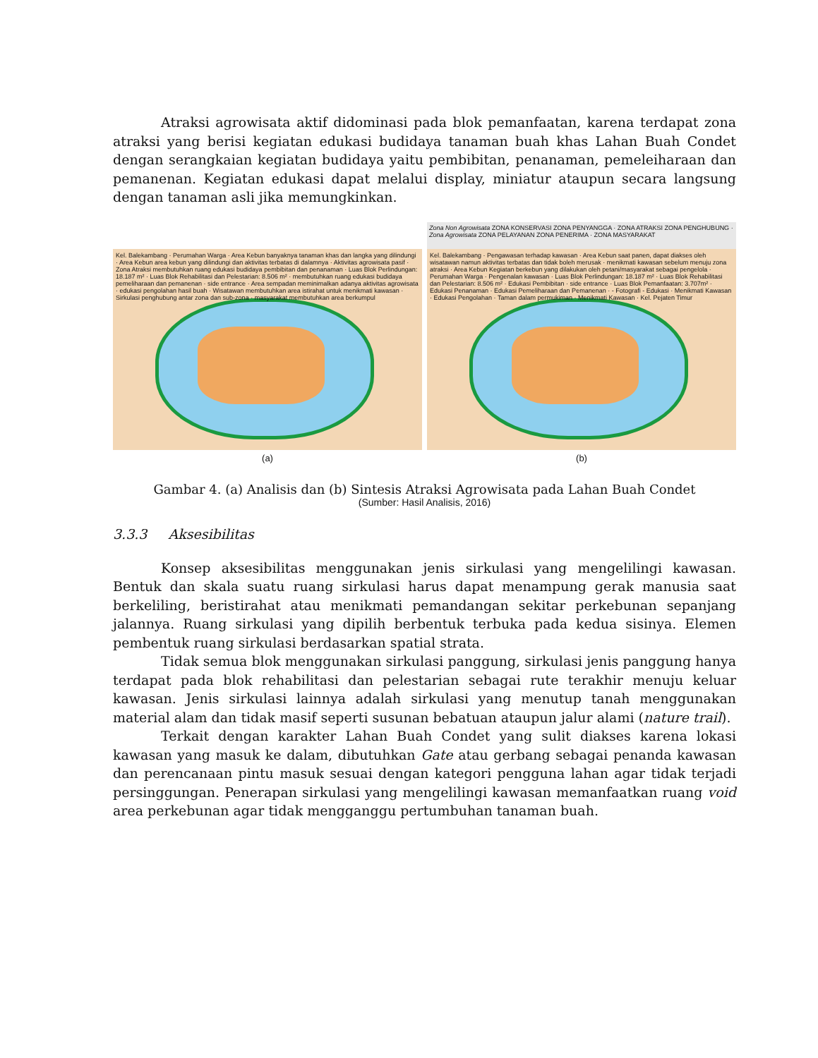Atraksi agrowisata aktif didominasi pada blok pemanfaatan, karena terdapat zona atraksi yang berisi kegiatan edukasi budidaya tanaman buah khas Lahan Buah Condet dengan serangkaian kegiatan budidaya yaitu pembibitan, penanaman, pemeleiharaan dan pemanenan. Kegiatan edukasi dapat melalui display, miniatur ataupun secara langsung dengan tanaman asli jika memungkinkan.
Kel. Balekambang · Perumahan Warga · Area Kebun banyaknya tanaman khas dan langka yang dilindungi · Area Kebun area kebun yang dilindungi dan aktivitas terbatas di dalamnya · Aktivitas agrowisata pasif · Zona Atraksi membutuhkan ruang edukasi budidaya pembibitan dan penanaman · Luas Blok Perlindungan: 18.187 m² · Luas Blok Rehabilitasi dan Pelestarian: 8.506 m² · membutuhkan ruang edukasi budidaya pemeliharaan dan pemanenan · side entrance · Area sempadan meminimalkan adanya aktivitas agrowisata · edukasi pengolahan hasil buah · Wisatawan membutuhkan area istirahat untuk menikmati kawasan · Sirkulasi penghubung antar zona dan sub-zona · masyarakat membutuhkan area berkumpul
(a)
Zona Non Agrowisata ZONA KONSERVASI ZONA PENYANGGA · ZONA ATRAKSI ZONA PENGHUBUNG · Zona Agrowisata ZONA PELAYANAN ZONA PENERIMA · ZONA MASYARAKAT
Kel. Balekambang · Pengawasan terhadap kawasan · Area Kebun saat panen, dapat diakses oleh wisatawan namun aktivitas terbatas dan tidak boleh merusak · menikmati kawasan sebelum menuju zona atraksi · Area Kebun Kegiatan berkebun yang dilakukan oleh petani/masyarakat sebagai pengelola · Perumahan Warga · Pengenalan kawasan · Luas Blok Perlindungan: 18.187 m² · Luas Blok Rehabilitasi dan Pelestarian: 8.506 m² · Edukasi Pembibitan · side entrance · Luas Blok Pemanfaatan: 3.707m² · Edukasi Penanaman · Edukasi Pemeliharaan dan Pemanenan · - Fotografi - Edukasi · Menikmati Kawasan · Edukasi Pengolahan · Taman dalam permukiman · Menikmati Kawasan · Kel. Pejaten Timur
(b)
Gambar 4. (a) Analisis dan (b) Sintesis Atraksi Agrowisata pada Lahan Buah Condet
(Sumber: Hasil Analisis, 2016)
3.3.3 Aksesibilitas
Konsep aksesibilitas menggunakan jenis sirkulasi yang mengelilingi kawasan. Bentuk dan skala suatu ruang sirkulasi harus dapat menampung gerak manusia saat berkeliling, beristirahat atau menikmati pemandangan sekitar perkebunan sepanjang jalannya. Ruang sirkulasi yang dipilih berbentuk terbuka pada kedua sisinya. Elemen pembentuk ruang sirkulasi berdasarkan spatial strata.
Tidak semua blok menggunakan sirkulasi panggung, sirkulasi jenis panggung hanya terdapat pada blok rehabilitasi dan pelestarian sebagai rute terakhir menuju keluar kawasan. Jenis sirkulasi lainnya adalah sirkulasi yang menutup tanah menggunakan material alam dan tidak masif seperti susunan bebatuan ataupun jalur alami (nature trail).
Terkait dengan karakter Lahan Buah Condet yang sulit diakses karena lokasi kawasan yang masuk ke dalam, dibutuhkan Gate atau gerbang sebagai penanda kawasan dan perencanaan pintu masuk sesuai dengan kategori pengguna lahan agar tidak terjadi persinggungan. Penerapan sirkulasi yang mengelilingi kawasan memanfaatkan ruang void area perkebunan agar tidak mengganggu pertumbuhan tanaman buah.